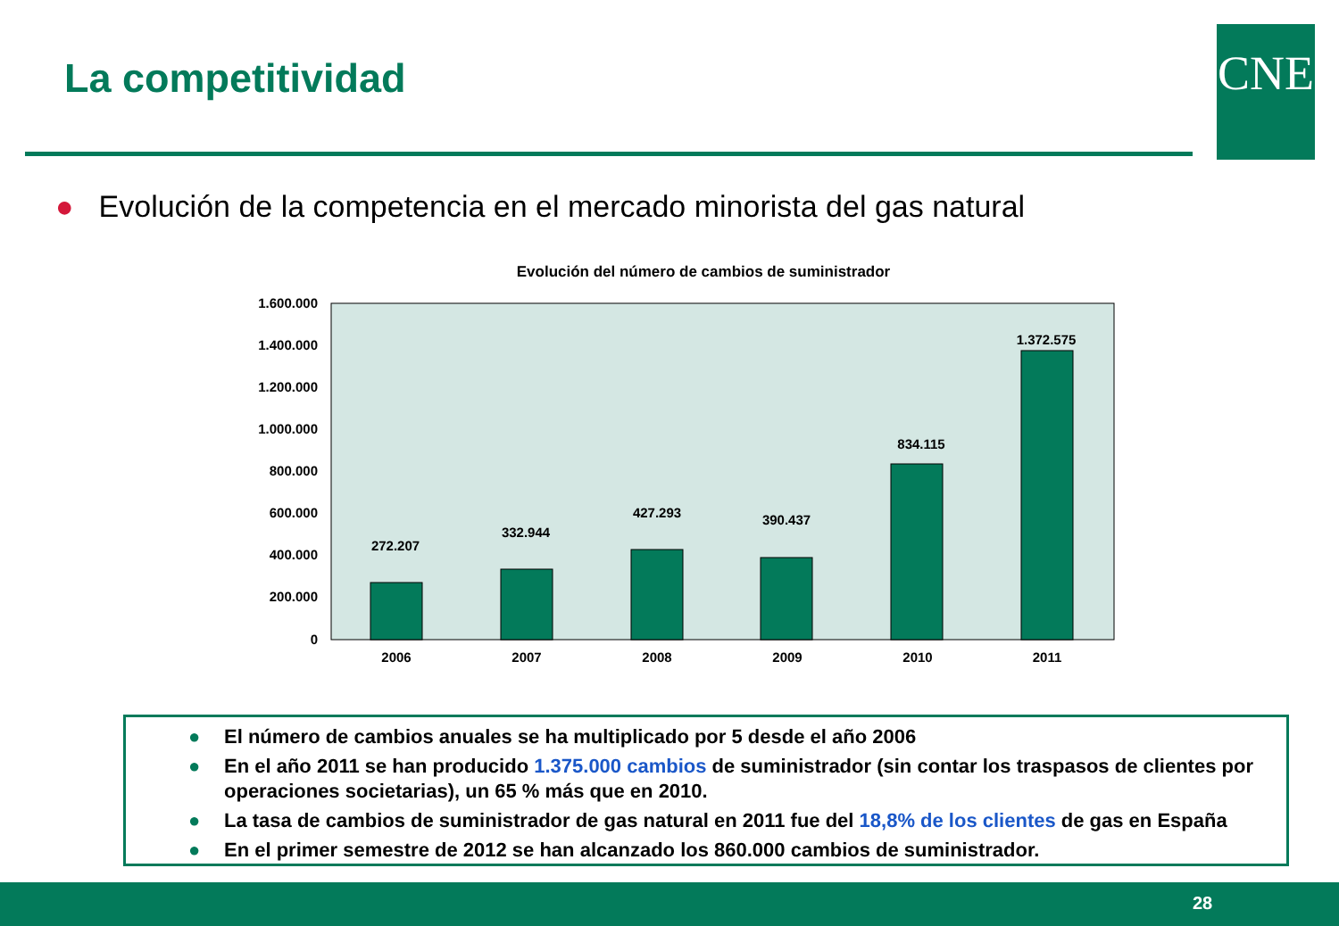La competitividad CNE
● Evolución de la competencia en el mercado minorista del gas natural
Evolución del número de cambios de suministrador
1.600.000
1.400.000
1.200.000
1.000.000
800.000
600.000
400.000
200.000
0
272.207
332.944
427.293
390.437
834.115
1.372.575
2006
2007
2008
2009
2010
2011
● El número de cambios anuales se ha multiplicado por 5 desde el año 2006
● En el año 2011 se han producido 1.375.000 cambios de suministrador (sin contar los traspasos de clientes por operaciones societarias), un 65 % más que en 2010.
● La tasa de cambios de suministrador de gas natural en 2011 fue del 18,8% de los clientes de gas en España
● En el primer semestre de 2012 se han alcanzado los 860.000 cambios de suministrador.
28